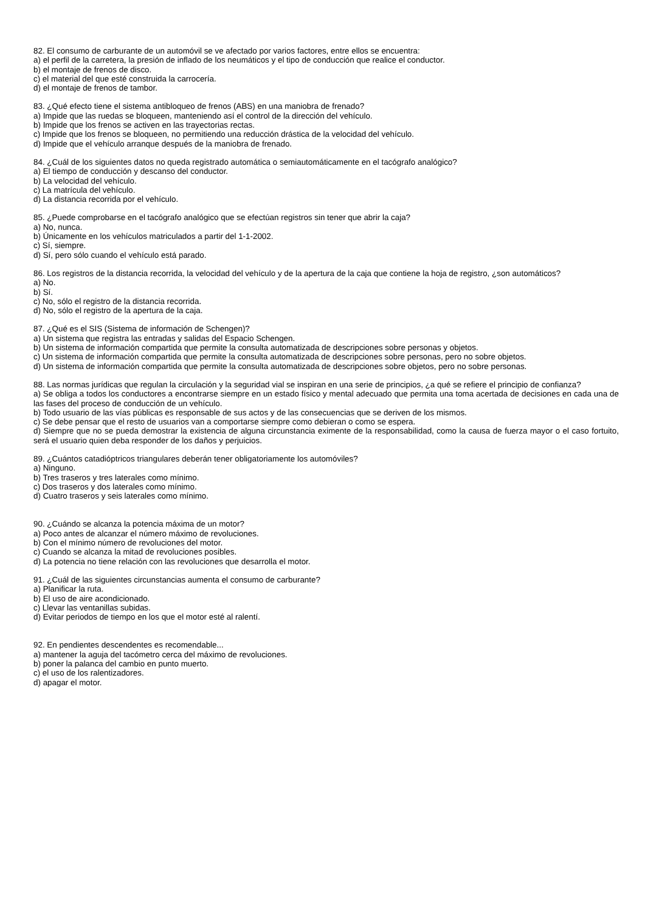82. El consumo de carburante de un automóvil se ve afectado por varios factores, entre ellos se encuentra:
a) el perfil de la carretera, la presión de inflado de los neumáticos y el tipo de conducción que realice el conductor.
b) el montaje de frenos de disco.
c) el material del que esté construida la carrocería.
d) el montaje de frenos de tambor.
83. ¿Qué efecto tiene el sistema antibloqueo de frenos (ABS) en una maniobra de frenado?
a) Impide que las ruedas se bloqueen, manteniendo así el control de la dirección del vehículo.
b) Impide que los frenos se activen en las trayectorias rectas.
c) Impide que los frenos se bloqueen, no permitiendo una reducción drástica de la velocidad del vehículo.
d) Impide que el vehículo arranque después de la maniobra de frenado.
84. ¿Cuál de los siguientes datos no queda registrado automática o semiautomáticamente en el tacógrafo analógico?
a) El tiempo de conducción y descanso del conductor.
b) La velocidad del vehículo.
c) La matrícula del vehículo.
d) La distancia recorrida por el vehículo.
85. ¿Puede comprobarse en el tacógrafo analógico que se efectúan registros sin tener que abrir la caja?
a) No, nunca.
b) Únicamente en los vehículos matriculados a partir del 1-1-2002.
c) Sí, siempre.
d) Sí, pero sólo cuando el vehículo está parado.
86. Los registros de la distancia recorrida, la velocidad del vehículo y de la apertura de la caja que contiene la hoja de registro, ¿son automáticos?
a) No.
b) Sí.
c) No, sólo el registro de la distancia recorrida.
d) No, sólo el registro de la apertura de la caja.
87. ¿Qué es el SIS (Sistema de información de Schengen)?
a) Un sistema que registra las entradas y salidas del Espacio Schengen.
b) Un sistema de información compartida que permite la consulta automatizada de descripciones sobre personas y objetos.
c) Un sistema de información compartida que permite la consulta automatizada de descripciones sobre personas, pero no sobre objetos.
d) Un sistema de información compartida que permite la consulta automatizada de descripciones sobre objetos, pero no sobre personas.
88. Las normas jurídicas que regulan la circulación y la seguridad vial se inspiran en una serie de principios, ¿a qué se refiere el principio de confianza?
a) Se obliga a todos los conductores a encontrarse siempre en un estado físico y mental adecuado que permita una toma acertada de decisiones en cada una de las fases del proceso de conducción de un vehículo.
b) Todo usuario de las vías públicas es responsable de sus actos y de las consecuencias que se deriven de los mismos.
c) Se debe pensar que el resto de usuarios van a comportarse siempre como debieran o como se espera.
d) Siempre que no se pueda demostrar la existencia de alguna circunstancia eximente de la responsabilidad, como la causa de fuerza mayor o el caso fortuito, será el usuario quien deba responder de los daños y perjuicios.
89. ¿Cuántos catadióptricos triangulares deberán tener obligatoriamente los automóviles?
a) Ninguno.
b) Tres traseros y tres laterales como mínimo.
c) Dos traseros y dos laterales como mínimo.
d) Cuatro traseros y seis laterales como mínimo.
90. ¿Cuándo se alcanza la potencia máxima de un motor?
a) Poco antes de alcanzar el número máximo de revoluciones.
b) Con el mínimo número de revoluciones del motor.
c) Cuando se alcanza la mitad de revoluciones posibles.
d) La potencia no tiene relación con las revoluciones que desarrolla el motor.
91. ¿Cuál de las siguientes circunstancias aumenta el consumo de carburante?
a) Planificar la ruta.
b) El uso de aire acondicionado.
c) Llevar las ventanillas subidas.
d) Evitar periodos de tiempo en los que el motor esté al ralentí.
92. En pendientes descendentes es recomendable...
a) mantener la aguja del tacómetro cerca del máximo de revoluciones.
b) poner la palanca del cambio en punto muerto.
c) el uso de los ralentizadores.
d) apagar el motor.